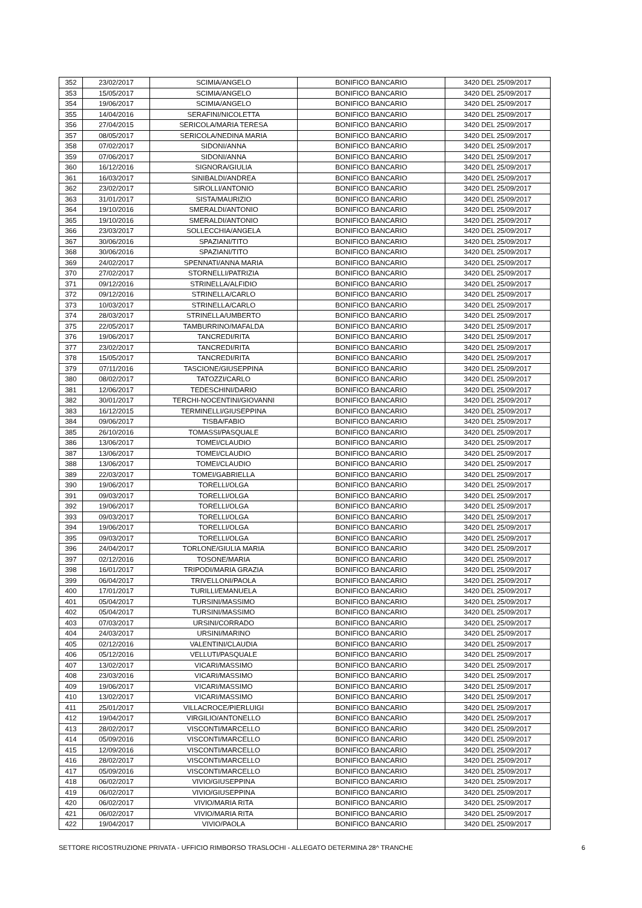| 352 | 23/02/2017 | SCIMIA/ANGELO | BONIFICO BANCARIO | 3420 DEL 25/09/2017 |
| 353 | 15/05/2017 | SCIMIA/ANGELO | BONIFICO BANCARIO | 3420 DEL 25/09/2017 |
| 354 | 19/06/2017 | SCIMIA/ANGELO | BONIFICO BANCARIO | 3420 DEL 25/09/2017 |
| 355 | 14/04/2016 | SERAFINI/NICOLETTA | BONIFICO BANCARIO | 3420 DEL 25/09/2017 |
| 356 | 27/04/2015 | SERICOLA/MARIA TERESA | BONIFICO BANCARIO | 3420 DEL 25/09/2017 |
| 357 | 08/05/2017 | SERICOLA/NEDINA MARIA | BONIFICO BANCARIO | 3420 DEL 25/09/2017 |
| 358 | 07/02/2017 | SIDONI/ANNA | BONIFICO BANCARIO | 3420 DEL 25/09/2017 |
| 359 | 07/06/2017 | SIDONI/ANNA | BONIFICO BANCARIO | 3420 DEL 25/09/2017 |
| 360 | 16/12/2016 | SIGNORA/GIULIA | BONIFICO BANCARIO | 3420 DEL 25/09/2017 |
| 361 | 16/03/2017 | SINIBALDI/ANDREA | BONIFICO BANCARIO | 3420 DEL 25/09/2017 |
| 362 | 23/02/2017 | SIROLLI/ANTONIO | BONIFICO BANCARIO | 3420 DEL 25/09/2017 |
| 363 | 31/01/2017 | SISTA/MAURIZIO | BONIFICO BANCARIO | 3420 DEL 25/09/2017 |
| 364 | 19/10/2016 | SMERALDI/ANTONIO | BONIFICO BANCARIO | 3420 DEL 25/09/2017 |
| 365 | 19/10/2016 | SMERALDI/ANTONIO | BONIFICO BANCARIO | 3420 DEL 25/09/2017 |
| 366 | 23/03/2017 | SOLLECCHIA/ANGELA | BONIFICO BANCARIO | 3420 DEL 25/09/2017 |
| 367 | 30/06/2016 | SPAZIANI/TITO | BONIFICO BANCARIO | 3420 DEL 25/09/2017 |
| 368 | 30/06/2016 | SPAZIANI/TITO | BONIFICO BANCARIO | 3420 DEL 25/09/2017 |
| 369 | 24/02/2017 | SPENNATI/ANNA MARIA | BONIFICO BANCARIO | 3420 DEL 25/09/2017 |
| 370 | 27/02/2017 | STORNELLI/PATRIZIA | BONIFICO BANCARIO | 3420 DEL 25/09/2017 |
| 371 | 09/12/2016 | STRINELLA/ALFIDIO | BONIFICO BANCARIO | 3420 DEL 25/09/2017 |
| 372 | 09/12/2016 | STRINELLA/CARLO | BONIFICO BANCARIO | 3420 DEL 25/09/2017 |
| 373 | 10/03/2017 | STRINELLA/CARLO | BONIFICO BANCARIO | 3420 DEL 25/09/2017 |
| 374 | 28/03/2017 | STRINELLA/UMBERTO | BONIFICO BANCARIO | 3420 DEL 25/09/2017 |
| 375 | 22/05/2017 | TAMBURRINO/MAFALDA | BONIFICO BANCARIO | 3420 DEL 25/09/2017 |
| 376 | 19/06/2017 | TANCREDI/RITA | BONIFICO BANCARIO | 3420 DEL 25/09/2017 |
| 377 | 23/02/2017 | TANCREDI/RITA | BONIFICO BANCARIO | 3420 DEL 25/09/2017 |
| 378 | 15/05/2017 | TANCREDI/RITA | BONIFICO BANCARIO | 3420 DEL 25/09/2017 |
| 379 | 07/11/2016 | TASCIONE/GIUSEPPINA | BONIFICO BANCARIO | 3420 DEL 25/09/2017 |
| 380 | 08/02/2017 | TATOZZI/CARLO | BONIFICO BANCARIO | 3420 DEL 25/09/2017 |
| 381 | 12/06/2017 | TEDESCHINI/DARIO | BONIFICO BANCARIO | 3420 DEL 25/09/2017 |
| 382 | 30/01/2017 | TERCHI-NOCENTINI/GIOVANNI | BONIFICO BANCARIO | 3420 DEL 25/09/2017 |
| 383 | 16/12/2015 | TERMINELLI/GIUSEPPINA | BONIFICO BANCARIO | 3420 DEL 25/09/2017 |
| 384 | 09/06/2017 | TISBA/FABIO | BONIFICO BANCARIO | 3420 DEL 25/09/2017 |
| 385 | 26/10/2016 | TOMASSI/PASQUALE | BONIFICO BANCARIO | 3420 DEL 25/09/2017 |
| 386 | 13/06/2017 | TOMEI/CLAUDIO | BONIFICO BANCARIO | 3420 DEL 25/09/2017 |
| 387 | 13/06/2017 | TOMEI/CLAUDIO | BONIFICO BANCARIO | 3420 DEL 25/09/2017 |
| 388 | 13/06/2017 | TOMEI/CLAUDIO | BONIFICO BANCARIO | 3420 DEL 25/09/2017 |
| 389 | 22/03/2017 | TOMEI/GABRIELLA | BONIFICO BANCARIO | 3420 DEL 25/09/2017 |
| 390 | 19/06/2017 | TORELLI/OLGA | BONIFICO BANCARIO | 3420 DEL 25/09/2017 |
| 391 | 09/03/2017 | TORELLI/OLGA | BONIFICO BANCARIO | 3420 DEL 25/09/2017 |
| 392 | 19/06/2017 | TORELLI/OLGA | BONIFICO BANCARIO | 3420 DEL 25/09/2017 |
| 393 | 09/03/2017 | TORELLI/OLGA | BONIFICO BANCARIO | 3420 DEL 25/09/2017 |
| 394 | 19/06/2017 | TORELLI/OLGA | BONIFICO BANCARIO | 3420 DEL 25/09/2017 |
| 395 | 09/03/2017 | TORELLI/OLGA | BONIFICO BANCARIO | 3420 DEL 25/09/2017 |
| 396 | 24/04/2017 | TORLONE/GIULIA MARIA | BONIFICO BANCARIO | 3420 DEL 25/09/2017 |
| 397 | 02/12/2016 | TOSONE/MARIA | BONIFICO BANCARIO | 3420 DEL 25/09/2017 |
| 398 | 16/01/2017 | TRIPODI/MARIA GRAZIA | BONIFICO BANCARIO | 3420 DEL 25/09/2017 |
| 399 | 06/04/2017 | TRIVELLONI/PAOLA | BONIFICO BANCARIO | 3420 DEL 25/09/2017 |
| 400 | 17/01/2017 | TURILLI/EMANUELA | BONIFICO BANCARIO | 3420 DEL 25/09/2017 |
| 401 | 05/04/2017 | TURSINI/MASSIMO | BONIFICO BANCARIO | 3420 DEL 25/09/2017 |
| 402 | 05/04/2017 | TURSINI/MASSIMO | BONIFICO BANCARIO | 3420 DEL 25/09/2017 |
| 403 | 07/03/2017 | URSINI/CORRADO | BONIFICO BANCARIO | 3420 DEL 25/09/2017 |
| 404 | 24/03/2017 | URSINI/MARINO | BONIFICO BANCARIO | 3420 DEL 25/09/2017 |
| 405 | 02/12/2016 | VALENTINI/CLAUDIA | BONIFICO BANCARIO | 3420 DEL 25/09/2017 |
| 406 | 05/12/2016 | VELLUTI/PASQUALE | BONIFICO BANCARIO | 3420 DEL 25/09/2017 |
| 407 | 13/02/2017 | VICARI/MASSIMO | BONIFICO BANCARIO | 3420 DEL 25/09/2017 |
| 408 | 23/03/2016 | VICARI/MASSIMO | BONIFICO BANCARIO | 3420 DEL 25/09/2017 |
| 409 | 19/06/2017 | VICARI/MASSIMO | BONIFICO BANCARIO | 3420 DEL 25/09/2017 |
| 410 | 13/02/2017 | VICARI/MASSIMO | BONIFICO BANCARIO | 3420 DEL 25/09/2017 |
| 411 | 25/01/2017 | VILLACROCE/PIERLUIGI | BONIFICO BANCARIO | 3420 DEL 25/09/2017 |
| 412 | 19/04/2017 | VIRGILIO/ANTONELLO | BONIFICO BANCARIO | 3420 DEL 25/09/2017 |
| 413 | 28/02/2017 | VISCONTI/MARCELLO | BONIFICO BANCARIO | 3420 DEL 25/09/2017 |
| 414 | 05/09/2016 | VISCONTI/MARCELLO | BONIFICO BANCARIO | 3420 DEL 25/09/2017 |
| 415 | 12/09/2016 | VISCONTI/MARCELLO | BONIFICO BANCARIO | 3420 DEL 25/09/2017 |
| 416 | 28/02/2017 | VISCONTI/MARCELLO | BONIFICO BANCARIO | 3420 DEL 25/09/2017 |
| 417 | 05/09/2016 | VISCONTI/MARCELLO | BONIFICO BANCARIO | 3420 DEL 25/09/2017 |
| 418 | 06/02/2017 | VIVIO/GIUSEPPINA | BONIFICO BANCARIO | 3420 DEL 25/09/2017 |
| 419 | 06/02/2017 | VIVIO/GIUSEPPINA | BONIFICO BANCARIO | 3420 DEL 25/09/2017 |
| 420 | 06/02/2017 | VIVIO/MARIA RITA | BONIFICO BANCARIO | 3420 DEL 25/09/2017 |
| 421 | 06/02/2017 | VIVIO/MARIA RITA | BONIFICO BANCARIO | 3420 DEL 25/09/2017 |
| 422 | 19/04/2017 | VIVIO/PAOLA | BONIFICO BANCARIO | 3420 DEL 25/09/2017 |
SETTORE RICOSTRUZIONE PRIVATA - UFFICIO RIMBORSO TRASLOCHI - ALLEGATO DETERMINA 28^ TRANCHE 6